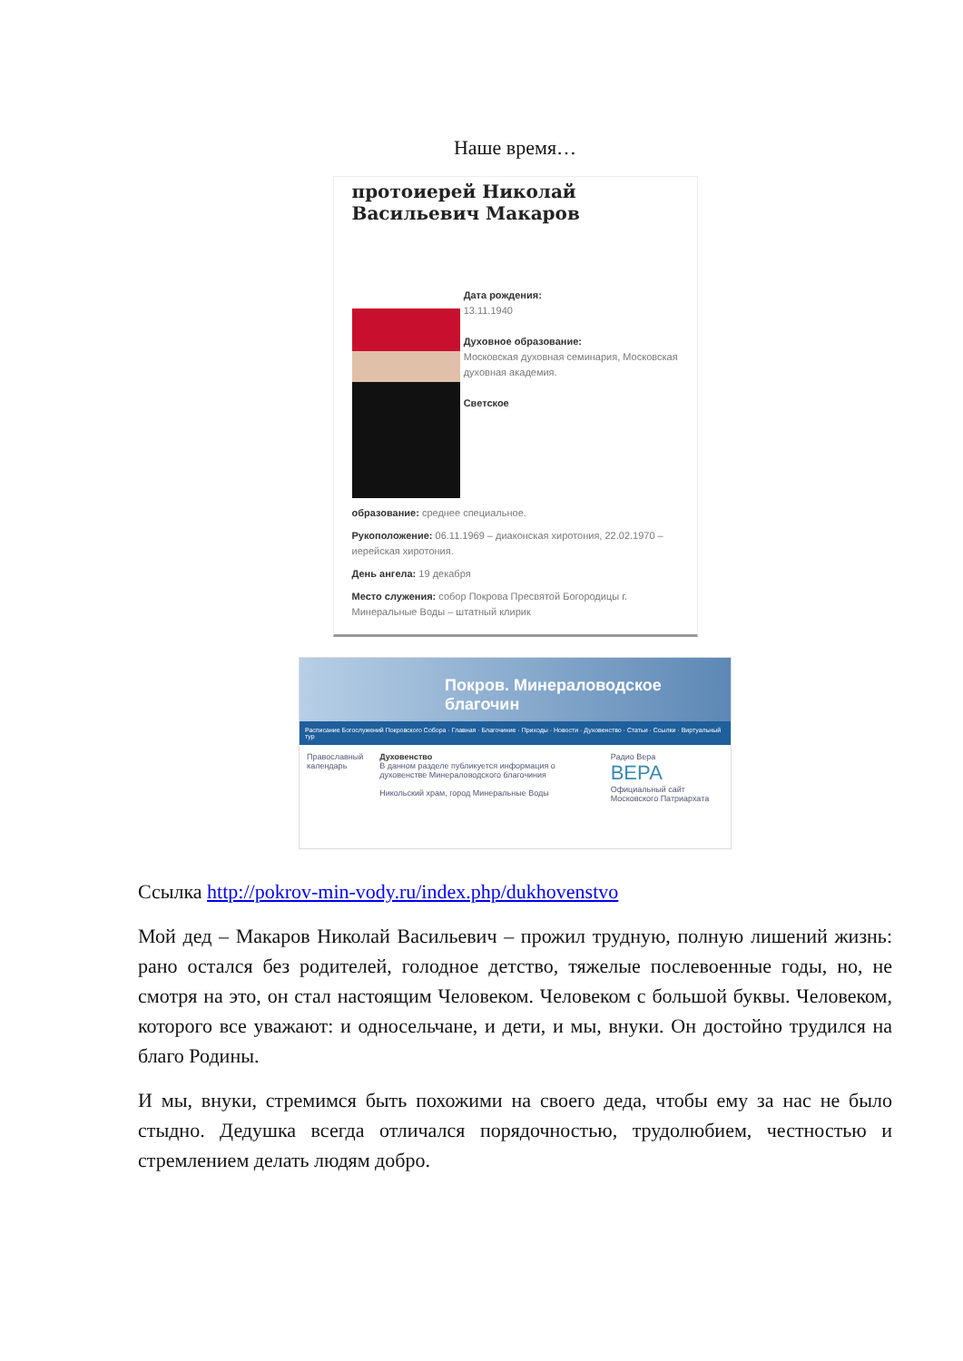Наше время…
протоиерей Николай Васильевич Макаров
Дата рождения:
13.11.1940
Духовное образование:
Московская духовная семинария, Московская духовная академия.
Светское
образование: среднее специальное.
Рукоположение: 06.11.1969 – диаконская хиротония, 22.02.1970 – иерейская хиротония.
День ангела: 19 декабря
Место служения: собор Покрова Пресвятой Богородицы г. Минеральные Воды – штатный клирик
Покров. Минераловодское благочин
Расписание Богослужений Покровского Собора · Главная · Благочиние · Приходы · Новости · Духовенство · Статьи · Ссылки · Виртуальный тур
Православный календарь Духовенство
В данном разделе публикуется информация о духовенстве Минераловодского благочиния
Никольский храм, город Минеральные Воды
Радио Вера
ВЕРА
Официальный сайт Московского Патриархата
Ссылка http://pokrov-min-vody.ru/index.php/dukhovenstvo
Мой дед – Макаров Николай Васильевич – прожил трудную, полную лишений жизнь: рано остался без родителей, голодное детство, тяжелые послевоенные годы, но, не смотря на это, он стал настоящим Человеком. Человеком с большой буквы. Человеком, которого все уважают: и односельчане, и дети, и мы, внуки. Он достойно трудился на благо Родины.
И мы, внуки, стремимся быть похожими на своего деда, чтобы ему за нас не было стыдно. Дедушка всегда отличался порядочностью, трудолюбием, честностью и стремлением делать людям добро.